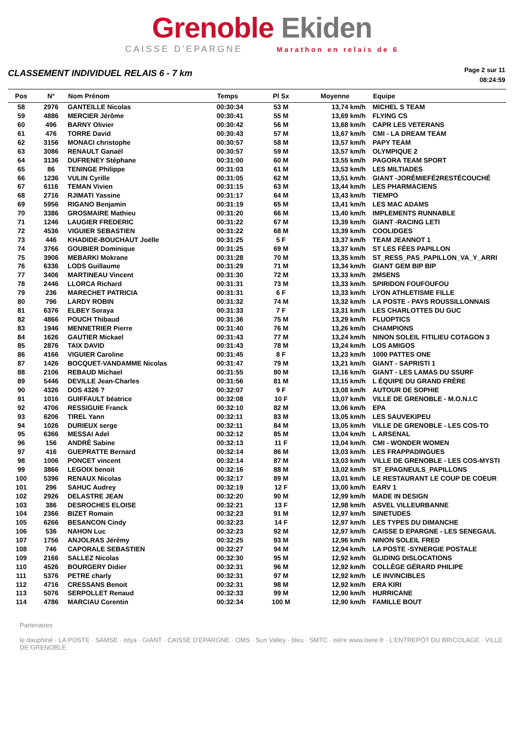Grenoble Ekiden
CAISSE D'EPARGNE Marathon en relais de 6
CLASSEMENT INDIVIDUEL RELAIS 6 - 7 km
Page 2 sur 11
08:24:59
| Pos | N° | Nom Prénom | Temps | Pl Sx | Moyenne | Equipe |
| --- | --- | --- | --- | --- | --- | --- |
| 58 | 2976 | GANTEILLE Nicolas | 00:30:34 | 53 M | 13,74 km/h | MICHEL S TEAM |
| 59 | 4886 | MERCIER Jérôme | 00:30:41 | 55 M | 13,69 km/h | FLYING CS |
| 60 | 496 | BARNY Olivier | 00:30:42 | 56 M | 13,68 km/h | CAPR LES VETERANS |
| 61 | 476 | TORRE David | 00:30:43 | 57 M | 13,67 km/h | CMI - LA DREAM TEAM |
| 62 | 3156 | MONACI christophe | 00:30:57 | 58 M | 13,57 km/h | PAPY TEAM |
| 63 | 3086 | RENAULT Ganaël | 00:30:57 | 59 M | 13,57 km/h | OLYMPIQUE 2 |
| 64 | 3136 | DUFRENEY Stéphane | 00:31:00 | 60 M | 13,55 km/h | PAGORA TEAM SPORT |
| 65 | 86 | TENINGE Philippe | 00:31:03 | 61 M | 13,53 km/h | LES MILTIADES |
| 66 | 1236 | VULIN Cyrille | 00:31:05 | 62 M | 13,51 km/h | GIANT -JORÉMIEFÉ2RESTÉCOUCHÉ |
| 67 | 6116 | TEMAN Vivien | 00:31:15 | 63 M | 13,44 km/h | LES PHARMACIENS |
| 68 | 2716 | RJIMATI Yassine | 00:31:17 | 64 M | 13,43 km/h | TIEMPO |
| 69 | 5956 | RIGANO Benjamin | 00:31:19 | 65 M | 13,41 km/h | LES MAC ADAMS |
| 70 | 3386 | GROSMAIRE Mathieu | 00:31:20 | 66 M | 13,40 km/h | IMPLEMENTS RUNNABLE |
| 71 | 1246 | LAUGIER FREDERIC | 00:31:22 | 67 M | 13,39 km/h | GIANT -RACING LETI |
| 72 | 4536 | VIGUIER SEBASTIEN | 00:31:22 | 68 M | 13,39 km/h | COOLIDGES |
| 73 | 446 | KHADIDE-BOUCHAUT Joëlle | 00:31:25 | 5 F | 13,37 km/h | TEAM JEANNOT 1 |
| 74 | 3766 | GOUBIER Dominique | 00:31:25 | 69 M | 13,37 km/h | ST LES FÉES PAPILLON |
| 75 | 3906 | MEBARKI Mokrane | 00:31:28 | 70 M | 13,35 km/h | ST_RESS_PAS_PAPILLON_VA_Y_ARRI |
| 76 | 6336 | LODS Guillaume | 00:31:29 | 71 M | 13,34 km/h | GIANT GEM BIP BIP |
| 77 | 3406 | MARTINEAU Vincent | 00:31:30 | 72 M | 13,33 km/h | 2MSENS |
| 78 | 2446 | LLORCA Richard | 00:31:31 | 73 M | 13,33 km/h | SPIRIDON FOUFOUFOU |
| 79 | 236 | MARECHET PATRICIA | 00:31:31 | 6 F | 13,33 km/h | LYON ATHLETISME FILLE |
| 80 | 796 | LARDY ROBIN | 00:31:32 | 74 M | 13,32 km/h | LA POSTE - PAYS ROUSSILLONNAIS |
| 81 | 6376 | ELBEY Soraya | 00:31:33 | 7 F | 13,31 km/h | LES CHARLOTTES DU GUC |
| 82 | 4866 | POUCH Thibaud | 00:31:36 | 75 M | 13,29 km/h | FLUOPTICS |
| 83 | 1946 | MENNETRIER Pierre | 00:31:40 | 76 M | 13,26 km/h | CHAMPIONS |
| 84 | 1626 | GAUTIER Mickael | 00:31:43 | 77 M | 13,24 km/h | NINON SOLEIL FITILIEU COTAGON 3 |
| 85 | 2876 | TAIX DAVID | 00:31:43 | 78 M | 13,24 km/h | LOS AMIGOS |
| 86 | 4166 | VIGUIER Caroline | 00:31:45 | 8 F | 13,23 km/h | 1000 PATTES ONE |
| 87 | 1426 | BOCQUET-VANDAMME Nicolas | 00:31:47 | 79 M | 13,21 km/h | GIANT - SAPRISTI 1 |
| 88 | 2106 | REBAUD Michael | 00:31:55 | 80 M | 13,16 km/h | GIANT - LES LAMAS DU SSURF |
| 89 | 5446 | DEVILLE Jean-Charles | 00:31:56 | 81 M | 13,15 km/h | L ÉQUIPE DU GRAND FRÈRE |
| 90 | 4326 | DOS 4326 ? | 00:32:07 | 9 F | 13,08 km/h | AUTOUR DE SOPHIE |
| 91 | 1016 | GUIFFAULT béatrice | 00:32:08 | 10 F | 13,07 km/h | VILLE DE GRENOBLE - M.O.N.I.C |
| 92 | 4706 | RESSIGUIE Franck | 00:32:10 | 82 M | 13,06 km/h | EPA |
| 93 | 6206 | TIREL Yann | 00:32:11 | 83 M | 13,05 km/h | LES SAUVEKIPEU |
| 94 | 1026 | DURIEUX serge | 00:32:11 | 84 M | 13,05 km/h | VILLE DE GRENOBLE - LES COS-TO |
| 95 | 6366 | MESSAI Adel | 00:32:12 | 85 M | 13,04 km/h | L ARSENAL |
| 96 | 156 | ANDRÉ Sabine | 00:32:13 | 11 F | 13,04 km/h | CMI - WONDER WOMEN |
| 97 | 416 | GUEPRATTE Bernard | 00:32:14 | 86 M | 13,03 km/h | LES FRAPPADINGUES |
| 98 | 1006 | PONCET vincent | 00:32:14 | 87 M | 13,03 km/h | VILLE DE GRENOBLE - LES COS-MYSTI |
| 99 | 3866 | LEGOIX benoit | 00:32:16 | 88 M | 13,02 km/h | ST_EPAGNEULS_PAPILLONS |
| 100 | 5396 | RENAUX Nicolas | 00:32:17 | 89 M | 13,01 km/h | LE RESTAURANT LE COUP DE COEUR |
| 101 | 296 | SAHUC Audrey | 00:32:19 | 12 F | 13,00 km/h | EARV 1 |
| 102 | 2926 | DELASTRE JEAN | 00:32:20 | 90 M | 12,99 km/h | MADE IN DESIGN |
| 103 | 386 | DESROCHES ELOISE | 00:32:21 | 13 F | 12,98 km/h | ASVEL VILLEURBANNE |
| 104 | 2366 | BIZET Romain | 00:32:23 | 91 M | 12,97 km/h | SINETUDES |
| 105 | 6266 | BESANCON Cindy | 00:32:23 | 14 F | 12,97 km/h | LES TYPES DU DIMANCHE |
| 106 | 536 | NAHON Luc | 00:32:23 | 92 M | 12,97 km/h | CAISSE D EPARGNE - LES SENEGAUL |
| 107 | 1756 | ANJOLRAS Jérémy | 00:32:25 | 93 M | 12,96 km/h | NINON SOLEIL FRED |
| 108 | 746 | CAPORALE SEBASTIEN | 00:32:27 | 94 M | 12,94 km/h | LA POSTE -SYNERGIE POSTALE |
| 109 | 2166 | SALLEZ Nicolas | 00:32:30 | 95 M | 12,92 km/h | GLIDING DISLOCATIONS |
| 110 | 4526 | BOURGERY Didier | 00:32:31 | 96 M | 12,92 km/h | COLLÈGE GÉRARD PHILIPE |
| 111 | 5376 | PETRE charly | 00:32:31 | 97 M | 12,92 km/h | LE INVINCIBLES |
| 112 | 4716 | CRESSANS Benoit | 00:32:31 | 98 M | 12,92 km/h | ERA KIRI |
| 113 | 5076 | SERPOLLET Renaud | 00:32:33 | 99 M | 12,90 km/h | HURRICANE |
| 114 | 4786 | MARCIAU Corentin | 00:32:34 | 100 M | 12,90 km/h | FAMILLE BOUT |
Partenaires
le dauphiné · LA POSTE · SAMSE · istya · GIANT · CAISSE D'EPARGNE · OMS · Sun Valley · bleu · SMTC · isère www.isere.fr · L'ENTREPÔT DU BRICOLAGE · VILLE DE GRENOBLE